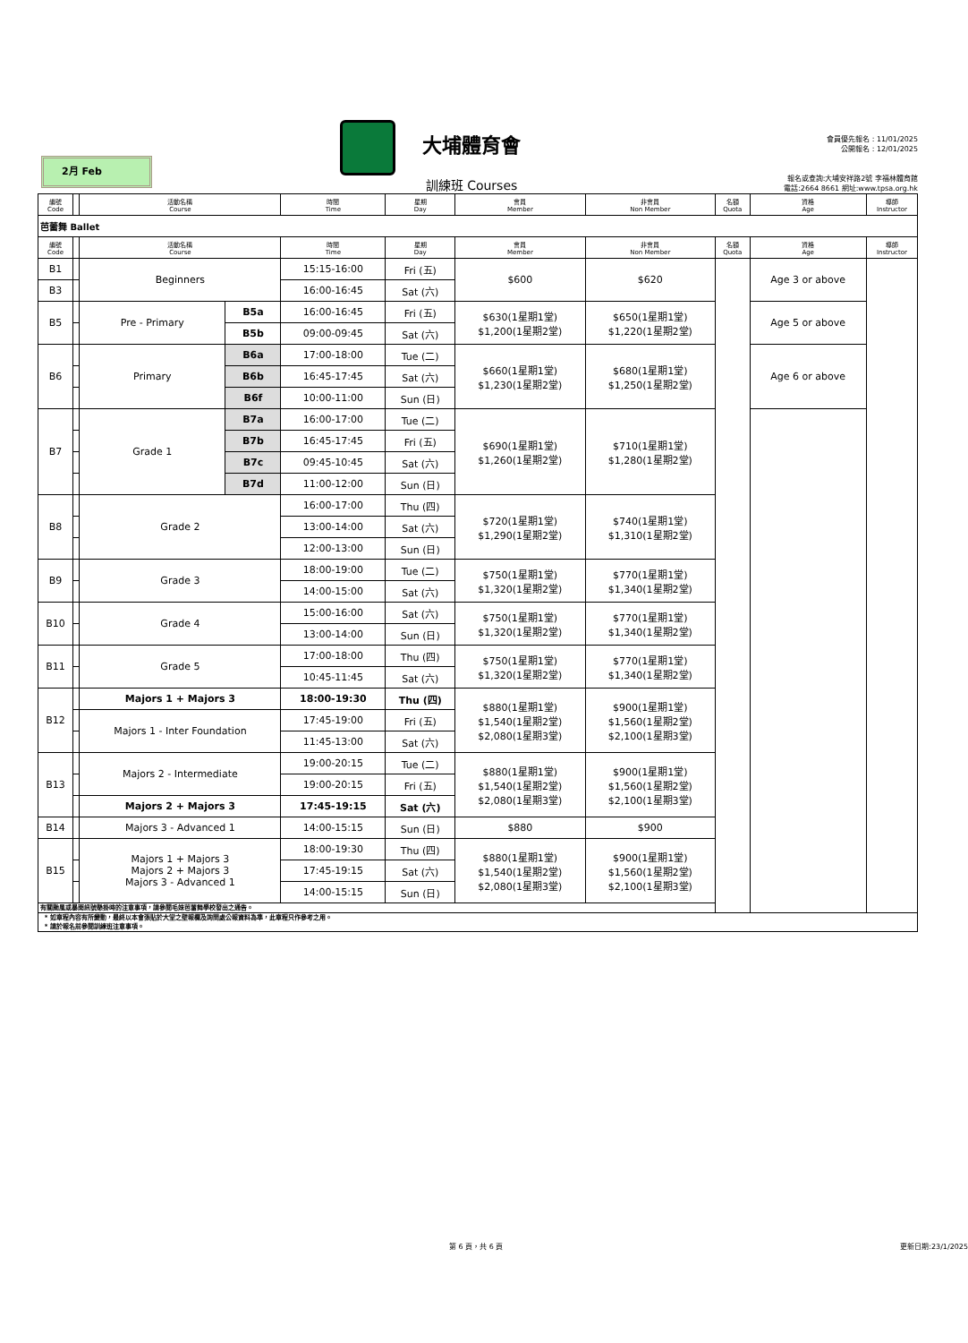2月 Feb
大埔體育會
訓練班 Courses
會員優先報名 : 11/01/2025
公開報名 : 12/01/2025
報名或查詢:大埔安祥路2號 李福林體育館
電話:2664 8661 網址:www.tpsa.org.hk
| 編號 Code | | 活動名稱 Course | | 時間 Time | 星期 Day | 會員 Member | 非會員 Non Member | 名額 Quota | 資格 Age | 導師 Instructor |
| --- | --- | --- | --- | --- | --- | --- | --- | --- | --- | --- |
| 芭蕾舞 Ballet | | | | | | | | | | |
| 編號 Code | | 活動名稱 Course | | 時間 Time | 星期 Day | 會員 Member | 非會員 Non Member | 名額 Quota | 資格 Age | 導師 Instructor |
| B1 | | Beginners | | 15:15-16:00 | Fri (五) | $600 | $620 | | Age 3 or above | |
| B3 | | | | 16:00-16:45 | Sat (六) | | | | | |
| B5 | | Pre - Primary | B5a | 16:00-16:45 | Fri (五) | $630(1星期1堂) $1,200(1星期2堂) | $650(1星期1堂) $1,220(1星期2堂) | | Age 5 or above | |
| | | | B5b | 09:00-09:45 | Sat (六) | | | | | |
| B6 | | Primary | B6a | 17:00-18:00 | Tue (二) | $660(1星期1堂) $1,230(1星期2堂) | $680(1星期1堂) $1,250(1星期2堂) | | Age 6 or above | |
| | | | B6b | 16:45-17:45 | Sat (六) | | | | | |
| | | | B6f | 10:00-11:00 | Sun (日) | | | | | |
| B7 | | Grade 1 | B7a | 16:00-17:00 | Tue (二) | $690(1星期1堂) $1,260(1星期2堂) | $710(1星期1堂) $1,280(1星期2堂) | | | |
| | | | B7b | 16:45-17:45 | Fri (五) | | | | | |
| | | | B7c | 09:45-10:45 | Sat (六) | | | | | |
| | | | B7d | 11:00-12:00 | Sun (日) | | | | | |
| B8 | | Grade 2 | | 16:00-17:00 | Thu (四) | $720(1星期1堂) $1,290(1星期2堂) | $740(1星期1堂) $1,310(1星期2堂) | | | |
| | | | | 13:00-14:00 | Sat (六) | | | | | |
| | | | | 12:00-13:00 | Sun (日) | | | | | |
| B9 | | Grade 3 | | 18:00-19:00 | Tue (二) | $750(1星期1堂) $1,320(1星期2堂) | $770(1星期1堂) $1,340(1星期2堂) | | | |
| | | | | 14:00-15:00 | Sat (六) | | | | | |
| B10 | | Grade 4 | | 15:00-16:00 | Sat (六) | $750(1星期1堂) $1,320(1星期2堂) | $770(1星期1堂) $1,340(1星期2堂) | | | |
| | | | | 13:00-14:00 | Sun (日) | | | | | |
| B11 | | Grade 5 | | 17:00-18:00 | Thu (四) | $750(1星期1堂) $1,320(1星期2堂) | $770(1星期1堂) $1,340(1星期2堂) | | | |
| | | | | 10:45-11:45 | Sat (六) | | | | | |
| B12 | | Majors 1 + Majors 3 | | 18:00-19:30 | Thu (四) | $880(1星期1堂) $1,540(1星期2堂) $2,080(1星期3堂) | $900(1星期1堂) $1,560(1星期2堂) $2,100(1星期3堂) | | | |
| | | Majors 1 - Inter Foundation | | 17:45-19:00 | Fri (五) | | | | | |
| | | | | 11:45-13:00 | Sat (六) | | | | | |
| B13 | | Majors 2 - Intermediate | | 19:00-20:15 | Tue (二) | $880(1星期1堂) $1,540(1星期2堂) $2,080(1星期3堂) | $900(1星期1堂) $1,560(1星期2堂) $2,100(1星期3堂) | | | |
| | | | | 19:00-20:15 | Fri (五) | | | | | |
| | | Majors 2 + Majors 3 | | 17:45-19:15 | Sat (六) | | | | | |
| B14 | | Majors 3 - Advanced 1 | | 14:00-15:15 | Sun (日) | $880 | $900 | | | |
| B15 | | Majors 1 + Majors 3 Majors 2 + Majors 3 Majors 3 - Advanced 1 | | 18:00-19:30 | Thu (四) | $880(1星期1堂) $1,540(1星期2堂) $2,080(1星期3堂) | $900(1星期1堂) $1,560(1星期2堂) $2,100(1星期3堂) | | | |
| | | | | 17:45-19:15 | Sat (六) | | | | | |
| | | | | 14:00-15:15 | Sun (日) | | | | | |
| 有關颱風或暴雨訊號懸掛時的注意事項，請參閱毛妹芭蕾舞學校發出之通告。 | | | | | | | | | | |
| * 如章程內容有所變動，最終以本會張貼於大堂之壁報欄及詢問處公報資料為準，此章程只作參考之用。 * 請於報名前參閱訓練班注意事項。 | | | | | | | | | | |
第 6 頁，共 6 頁 更新日期:23/1/2025